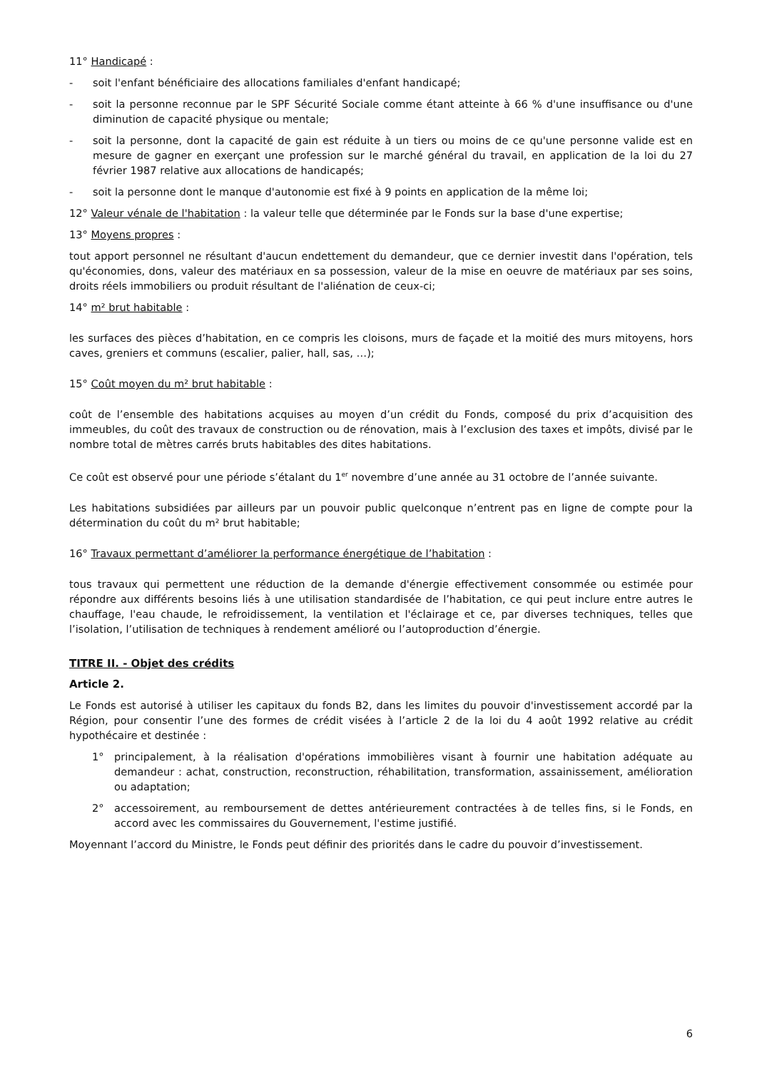11° Handicapé :
- soit l'enfant bénéficiaire des allocations familiales d'enfant handicapé;
- soit la personne reconnue par le SPF Sécurité Sociale comme étant atteinte à 66 % d'une insuffisance ou d'une diminution de capacité physique ou mentale;
- soit la personne, dont la capacité de gain est réduite à un tiers ou moins de ce qu'une personne valide est en mesure de gagner en exerçant une profession sur le marché général du travail, en application de la loi du 27 février 1987 relative aux allocations de handicapés;
- soit la personne dont le manque d'autonomie est fixé à 9 points en application de la même loi;
12° Valeur vénale de l'habitation : la valeur telle que déterminée par le Fonds sur la base d'une expertise;
13° Moyens propres :
tout apport personnel ne résultant d'aucun endettement du demandeur, que ce dernier investit dans l'opération, tels qu'économies, dons, valeur des matériaux en sa possession, valeur de la mise en oeuvre de matériaux par ses soins, droits réels immobiliers ou produit résultant de l'aliénation de ceux-ci;
14° m² brut habitable :
les surfaces des pièces d’habitation, en ce compris les cloisons, murs de façade et la moitié des murs mitoyens, hors caves, greniers et communs (escalier, palier, hall, sas, …);
15° Coût moyen du m² brut habitable :
coût de l’ensemble des habitations acquises au moyen d’un crédit du Fonds, composé du prix d’acquisition des immeubles, du coût des travaux de construction ou de rénovation, mais à l’exclusion des taxes et impôts, divisé par le nombre total de mètres carrés bruts habitables des dites habitations.
Ce coût est observé pour une période s’étalant du 1<sup>er</sup> novembre d’une année au 31 octobre de l’année suivante.
Les habitations subsidiées par ailleurs par un pouvoir public quelconque n’entrent pas en ligne de compte pour la détermination du coût du m² brut habitable;
16° Travaux permettant d’améliorer la performance énergétique de l’habitation :
tous travaux qui permettent une réduction de la demande d'énergie effectivement consommée ou estimée pour répondre aux différents besoins liés à une utilisation standardisée de l’habitation, ce qui peut inclure entre autres le chauffage, l'eau chaude, le refroidissement, la ventilation et l'éclairage et ce, par diverses techniques, telles que l’isolation, l’utilisation de techniques à rendement amélioré ou l’autoproduction d’énergie.
TITRE II. - Objet des crédits
Article 2.
Le Fonds est autorisé à utiliser les capitaux du fonds B2, dans les limites du pouvoir d'investissement accordé par la Région, pour consentir l’une des formes de crédit visées à l’article 2 de la loi du 4 août 1992 relative au crédit hypothécaire et destinée :
1° principalement, à la réalisation d'opérations immobilières visant à fournir une habitation adéquate au demandeur : achat, construction, reconstruction, réhabilitation, transformation, assainissement, amélioration ou adaptation;
2° accessoirement, au remboursement de dettes antérieurement contractées à de telles fins, si le Fonds, en accord avec les commissaires du Gouvernement, l'estime justifié.
Moyennant l’accord du Ministre, le Fonds peut définir des priorités dans le cadre du pouvoir d’investissement.
6